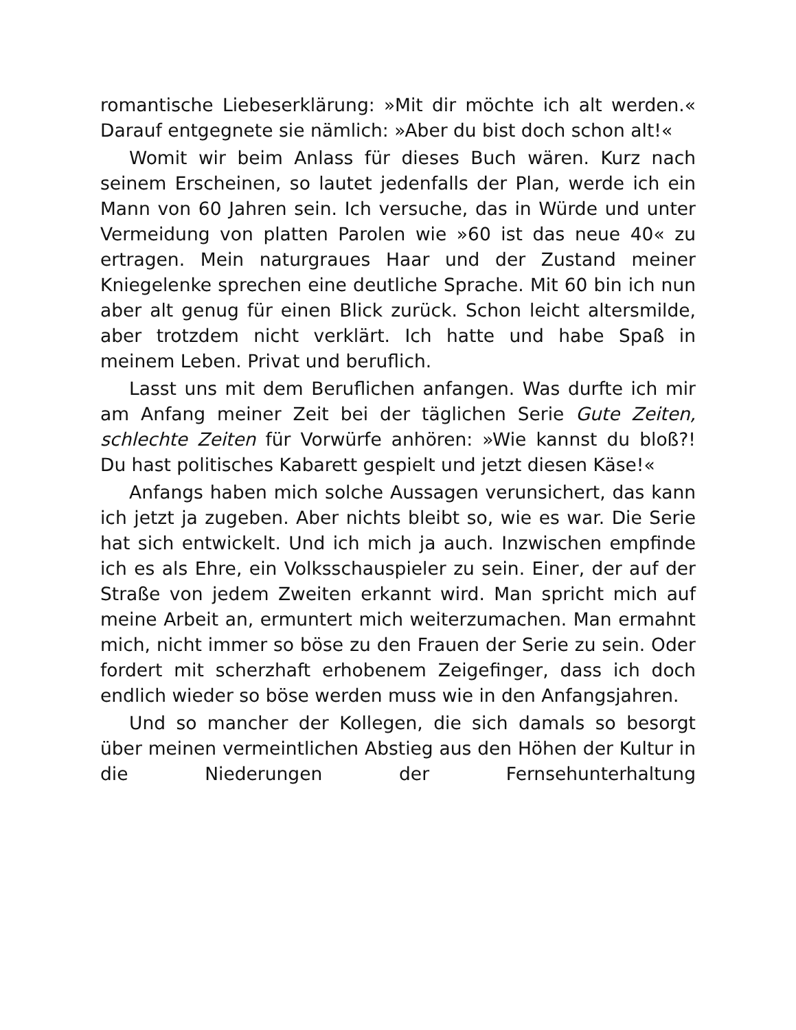romantische Liebeserklärung: »Mit dir möchte ich alt werden.« Darauf entgegnete sie nämlich: »Aber du bist doch schon alt!«
Womit wir beim Anlass für dieses Buch wären. Kurz nach seinem Erscheinen, so lautet jedenfalls der Plan, werde ich ein Mann von 60 Jahren sein. Ich versuche, das in Würde und unter Vermeidung von platten Parolen wie »60 ist das neue 40« zu ertragen. Mein naturgraues Haar und der Zustand meiner Kniegelenke sprechen eine deutliche Sprache. Mit 60 bin ich nun aber alt genug für einen Blick zurück. Schon leicht altersmilde, aber trotzdem nicht verklärt. Ich hatte und habe Spaß in meinem Leben. Privat und beruflich.
Lasst uns mit dem Beruflichen anfangen. Was durfte ich mir am Anfang meiner Zeit bei der täglichen Serie Gute Zeiten, schlechte Zeiten für Vorwürfe anhören: »Wie kannst du bloß?! Du hast politisches Kabarett gespielt und jetzt diesen Käse!«
Anfangs haben mich solche Aussagen verunsichert, das kann ich jetzt ja zugeben. Aber nichts bleibt so, wie es war. Die Serie hat sich entwickelt. Und ich mich ja auch. Inzwischen empfinde ich es als Ehre, ein Volksschauspieler zu sein. Einer, der auf der Straße von jedem Zweiten erkannt wird. Man spricht mich auf meine Arbeit an, ermuntert mich weiterzumachen. Man ermahnt mich, nicht immer so böse zu den Frauen der Serie zu sein. Oder fordert mit scherzhaft erhobenem Zeigefinger, dass ich doch endlich wieder so böse werden muss wie in den Anfangsjahren.
Und so mancher der Kollegen, die sich damals so besorgt über meinen vermeintlichen Abstieg aus den Höhen der Kultur in die Niederungen der Fernsehunterhaltung